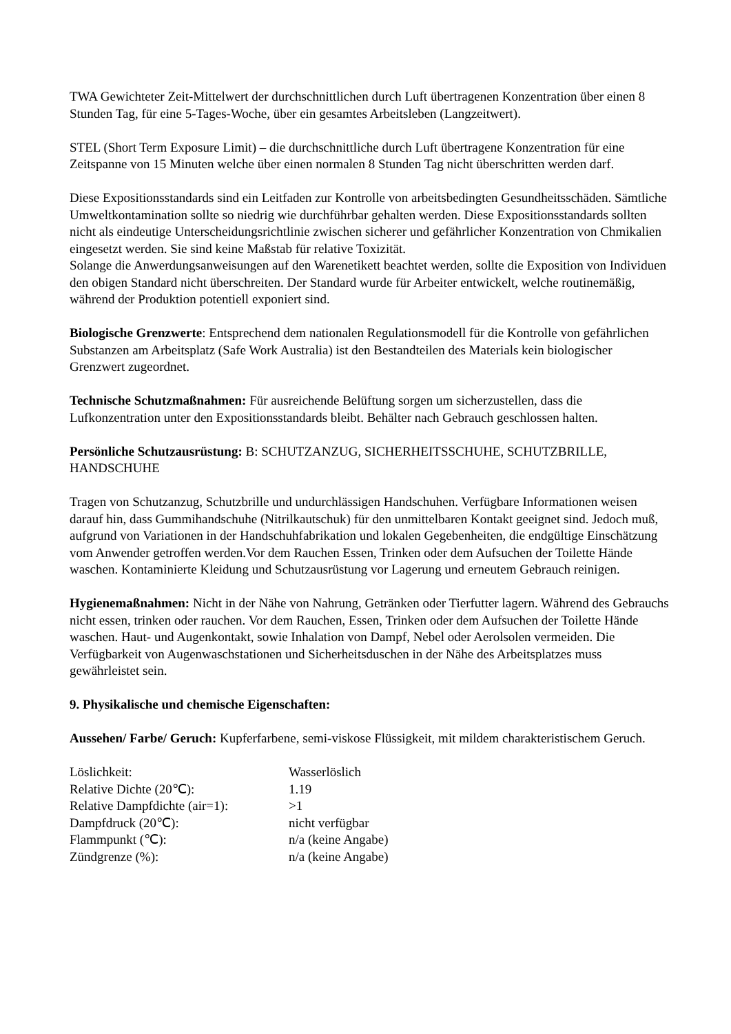TWA Gewichteter Zeit-Mittelwert der durchschnittlichen durch Luft übertragenen Konzentration über einen 8 Stunden Tag, für eine 5-Tages-Woche, über ein gesamtes Arbeitsleben (Langzeitwert).
STEL (Short Term Exposure Limit) – die durchschnittliche durch Luft übertragene Konzentration für eine Zeitspanne von 15 Minuten welche über einen normalen 8 Stunden Tag nicht überschritten werden darf.
Diese Expositionsstandards sind ein Leitfaden zur Kontrolle von arbeitsbedingten Gesundheitsschäden. Sämtliche Umweltkontamination sollte so niedrig wie durchführbar gehalten werden. Diese Expositionsstandards sollten nicht als eindeutige Unterscheidungsrichtlinie zwischen sicherer und gefährlicher Konzentration von Chmikalien eingesetzt werden. Sie sind keine Maßstab für relative Toxizität.
Solange die Anwerdungsanweisungen auf den Warenetikett beachtet werden, sollte die Exposition von Individuen den obigen Standard nicht überschreiten. Der Standard wurde für Arbeiter entwickelt, welche routinemäßig, während der Produktion potentiell exponiert sind.
Biologische Grenzwerte: Entsprechend dem nationalen Regulationsmodell für die Kontrolle von gefährlichen Substanzen am Arbeitsplatz (Safe Work Australia) ist den Bestandteilen des Materials kein biologischer Grenzwert zugeordnet.
Technische Schutzmaßnahmen: Für ausreichende Belüftung sorgen um sicherzustellen, dass die Lufkonzentration unter den Expositionsstandards bleibt. Behälter nach Gebrauch geschlossen halten.
Persönliche Schutzausrüstung: B: SCHUTZANZUG, SICHERHEITSSCHUHE, SCHUTZBRILLE, HANDSCHUHE
Tragen von Schutzanzug, Schutzbrille und undurchlässigen Handschuhen. Verfügbare Informationen weisen darauf hin, dass Gummihandschuhe (Nitrilkautschuk) für den unmittelbaren Kontakt geeignet sind. Jedoch muß, aufgrund von Variationen in der Handschuhfabrikation und lokalen Gegebenheiten, die endgültige Einschätzung vom Anwender getroffen werden.Vor dem Rauchen Essen, Trinken oder dem Aufsuchen der Toilette Hände waschen. Kontaminierte Kleidung und Schutzausrüstung vor Lagerung und erneutem Gebrauch reinigen.
Hygienemaßnahmen: Nicht in der Nähe von Nahrung, Getränken oder Tierfutter lagern. Während des Gebrauchs nicht essen, trinken oder rauchen. Vor dem Rauchen, Essen, Trinken oder dem Aufsuchen der Toilette Hände waschen. Haut- und Augenkontakt, sowie Inhalation von Dampf, Nebel oder Aerolsolen vermeiden. Die Verfügbarkeit von Augenwaschstationen und Sicherheitsduschen in der Nähe des Arbeitsplatzes muss gewährleistet sein.
9. Physikalische und chemische Eigenschaften:
Aussehen/ Farbe/ Geruch: Kupferfarbene, semi-viskose Flüssigkeit, mit mildem charakteristischem Geruch.
| Löslichkeit: | Wasserlöslich |
| Relative Dichte (20℃): | 1.19 |
| Relative Dampfdichte (air=1): | >1 |
| Dampfdruck (20℃): | nicht verfügbar |
| Flammpunkt (℃): | n/a (keine Angabe) |
| Zündgrenze (%): | n/a (keine Angabe) |